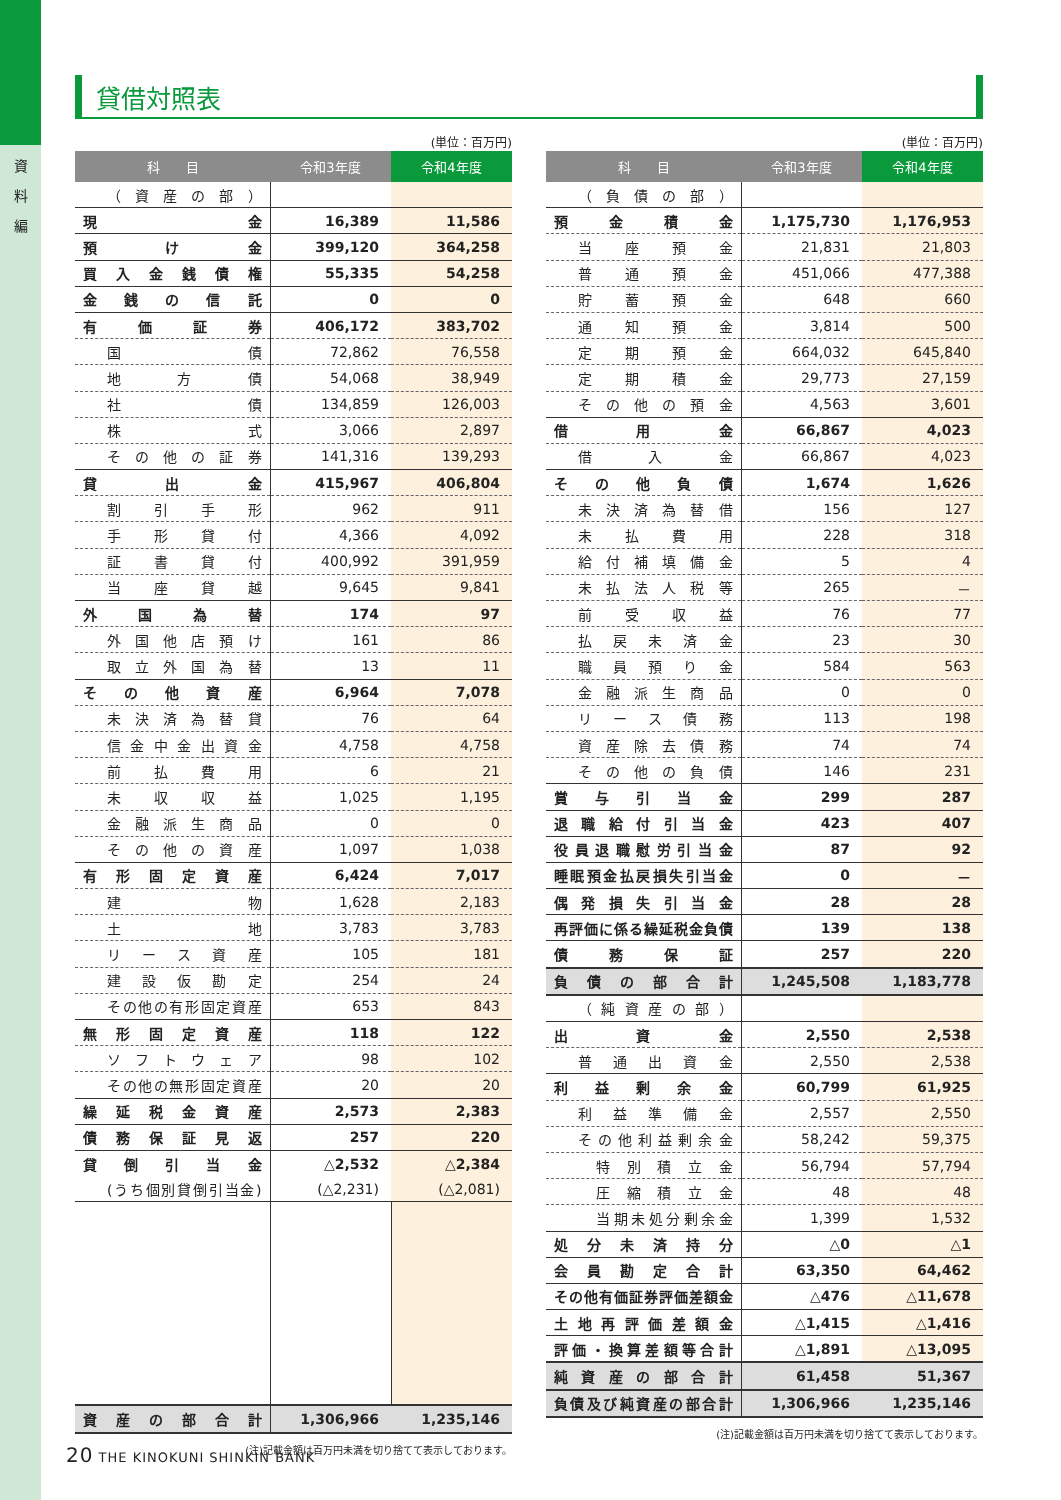資
料
編
貸借対照表
(単位：百万円)
| 科 目 | 令和3年度 | 令和4年度 |
| --- | --- | --- |
| （資産の部） | | |
| 現金 | 16,389 | 11,586 |
| 預け金 | 399,120 | 364,258 |
| 買入金銭債権 | 55,335 | 54,258 |
| 金銭の信託 | 0 | 0 |
| 有価証券 | 406,172 | 383,702 |
| 国債 | 72,862 | 76,558 |
| 地方債 | 54,068 | 38,949 |
| 社債 | 134,859 | 126,003 |
| 株式 | 3,066 | 2,897 |
| その他の証券 | 141,316 | 139,293 |
| 貸出金 | 415,967 | 406,804 |
| 割引手形 | 962 | 911 |
| 手形貸付 | 4,366 | 4,092 |
| 証書貸付 | 400,992 | 391,959 |
| 当座貸越 | 9,645 | 9,841 |
| 外国為替 | 174 | 97 |
| 外国他店預け | 161 | 86 |
| 取立外国為替 | 13 | 11 |
| その他資産 | 6,964 | 7,078 |
| 未決済為替貸 | 76 | 64 |
| 信金中金出資金 | 4,758 | 4,758 |
| 前払費用 | 6 | 21 |
| 未収収益 | 1,025 | 1,195 |
| 金融派生商品 | 0 | 0 |
| その他の資産 | 1,097 | 1,038 |
| 有形固定資産 | 6,424 | 7,017 |
| 建物 | 1,628 | 2,183 |
| 土地 | 3,783 | 3,783 |
| リース資産 | 105 | 181 |
| 建設仮勘定 | 254 | 24 |
| その他の有形固定資産 | 653 | 843 |
| 無形固定資産 | 118 | 122 |
| ソフトウェア | 98 | 102 |
| その他の無形固定資産 | 20 | 20 |
| 繰延税金資産 | 2,573 | 2,383 |
| 債務保証見返 | 257 | 220 |
| 貸倒引当金 | △2,532 | △2,384 |
| (うち個別貸倒引当金) | (△2,231) | (△2,081) |
| 資産の部合計 | 1,306,966 | 1,235,146 |
(注)記載金額は百万円未満を切り捨てて表示しております。
(単位：百万円)
| 科 目 | 令和3年度 | 令和4年度 |
| --- | --- | --- |
| （負債の部） | | |
| 預金積金 | 1,175,730 | 1,176,953 |
| 当座預金 | 21,831 | 21,803 |
| 普通預金 | 451,066 | 477,388 |
| 貯蓄預金 | 648 | 660 |
| 通知預金 | 3,814 | 500 |
| 定期預金 | 664,032 | 645,840 |
| 定期積金 | 29,773 | 27,159 |
| その他の預金 | 4,563 | 3,601 |
| 借用金 | 66,867 | 4,023 |
| 借入金 | 66,867 | 4,023 |
| その他負債 | 1,674 | 1,626 |
| 未決済為替借 | 156 | 127 |
| 未払費用 | 228 | 318 |
| 給付補填備金 | 5 | 4 |
| 未払法人税等 | 265 | － |
| 前受収益 | 76 | 77 |
| 払戻未済金 | 23 | 30 |
| 職員預り金 | 584 | 563 |
| 金融派生商品 | 0 | 0 |
| リース債務 | 113 | 198 |
| 資産除去債務 | 74 | 74 |
| その他の負債 | 146 | 231 |
| 賞与引当金 | 299 | 287 |
| 退職給付引当金 | 423 | 407 |
| 役員退職慰労引当金 | 87 | 92 |
| 睡眠預金払戻損失引当金 | 0 | － |
| 偶発損失引当金 | 28 | 28 |
| 再評価に係る繰延税金負債 | 139 | 138 |
| 債務保証 | 257 | 220 |
| 負債の部合計 | 1,245,508 | 1,183,778 |
| （純資産の部） | | |
| 出資金 | 2,550 | 2,538 |
| 普通出資金 | 2,550 | 2,538 |
| 利益剰余金 | 60,799 | 61,925 |
| 利益準備金 | 2,557 | 2,550 |
| その他利益剰余金 | 58,242 | 59,375 |
| 特別積立金 | 56,794 | 57,794 |
| 圧縮積立金 | 48 | 48 |
| 当期未処分剰余金 | 1,399 | 1,532 |
| 処分未済持分 | △0 | △1 |
| 会員勘定合計 | 63,350 | 64,462 |
| その他有価証券評価差額金 | △476 | △11,678 |
| 土地再評価差額金 | △1,415 | △1,416 |
| 評価・換算差額等合計 | △1,891 | △13,095 |
| 純資産の部合計 | 61,458 | 51,367 |
| 負債及び純資産の部合計 | 1,306,966 | 1,235,146 |
(注)記載金額は百万円未満を切り捨てて表示しております。
20 THE KINOKUNI SHINKIN BANK